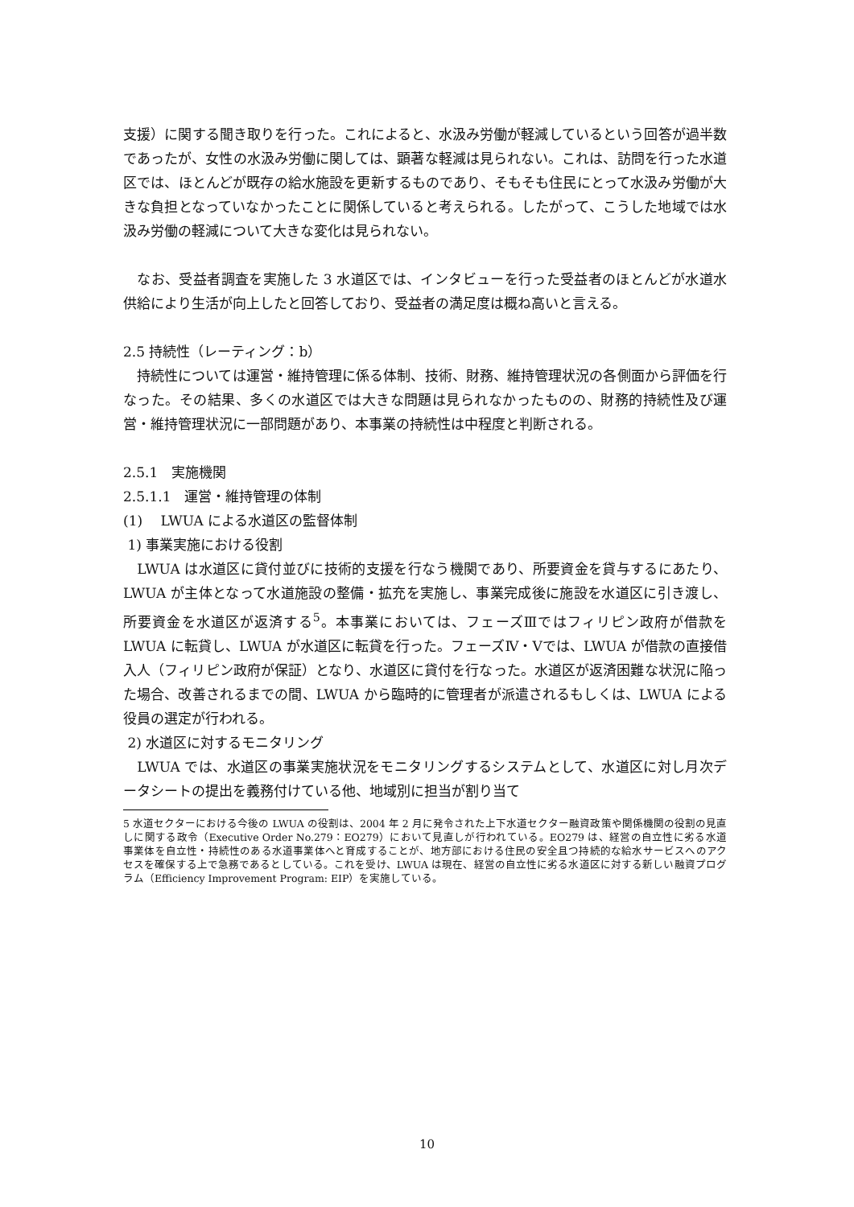支援）に関する聞き取りを行った。これによると、水汲み労働が軽減しているという回答が過半数であったが、女性の水汲み労働に関しては、顕著な軽減は見られない。これは、訪問を行った水道区では、ほとんどが既存の給水施設を更新するものであり、そもそも住民にとって水汲み労働が大きな負担となっていなかったことに関係していると考えられる。したがって、こうした地域では水汲み労働の軽減について大きな変化は見られない。
　なお、受益者調査を実施した 3 水道区では、インタビューを行った受益者のほとんどが水道水供給により生活が向上したと回答しており、受益者の満足度は概ね高いと言える。
2.5 持続性（レーティング：b）
　持続性については運営・維持管理に係る体制、技術、財務、維持管理状況の各側面から評価を行なった。その結果、多くの水道区では大きな問題は見られなかったものの、財務的持続性及び運営・維持管理状況に一部問題があり、本事業の持続性は中程度と判断される。
2.5.1　実施機関
2.5.1.1　運営・維持管理の体制
(1)　 LWUA による水道区の監督体制
1) 事業実施における役割
　LWUA は水道区に貸付並びに技術的支援を行なう機関であり、所要資金を貸与するにあたり、LWUA が主体となって水道施設の整備・拡充を実施し、事業完成後に施設を水道区に引き渡し、所要資金を水道区が返済する<sup>5</sup>。本事業においては、フェーズⅢではフィリピン政府が借款を LWUA に転貸し、LWUA が水道区に転貸を行った。フェーズⅣ・Ⅴでは、LWUA が借款の直接借入人（フィリピン政府が保証）となり、水道区に貸付を行なった。水道区が返済困難な状況に陥った場合、改善されるまでの間、LWUA から臨時的に管理者が派遣されるもしくは、LWUA による役員の選定が行われる。
2) 水道区に対するモニタリング
　LWUA では、水道区の事業実施状況をモニタリングするシステムとして、水道区に対し月次データシートの提出を義務付けている他、地域別に担当が割り当て
5 水道セクターにおける今後の LWUA の役割は、2004 年 2 月に発令された上下水道セクター融資政策や関係機関の役割の見直しに関する政令（Executive Order No.279：EO279）において見直しが行われている。EO279 は、経営の自立性に劣る水道事業体を自立性・持続性のある水道事業体へと育成することが、地方部における住民の安全且つ持続的な給水サービスへのアクセスを確保する上で急務であるとしている。これを受け、LWUA は現在、経営の自立性に劣る水道区に対する新しい融資プログラム（Efficiency Improvement Program: EIP）を実施している。
10